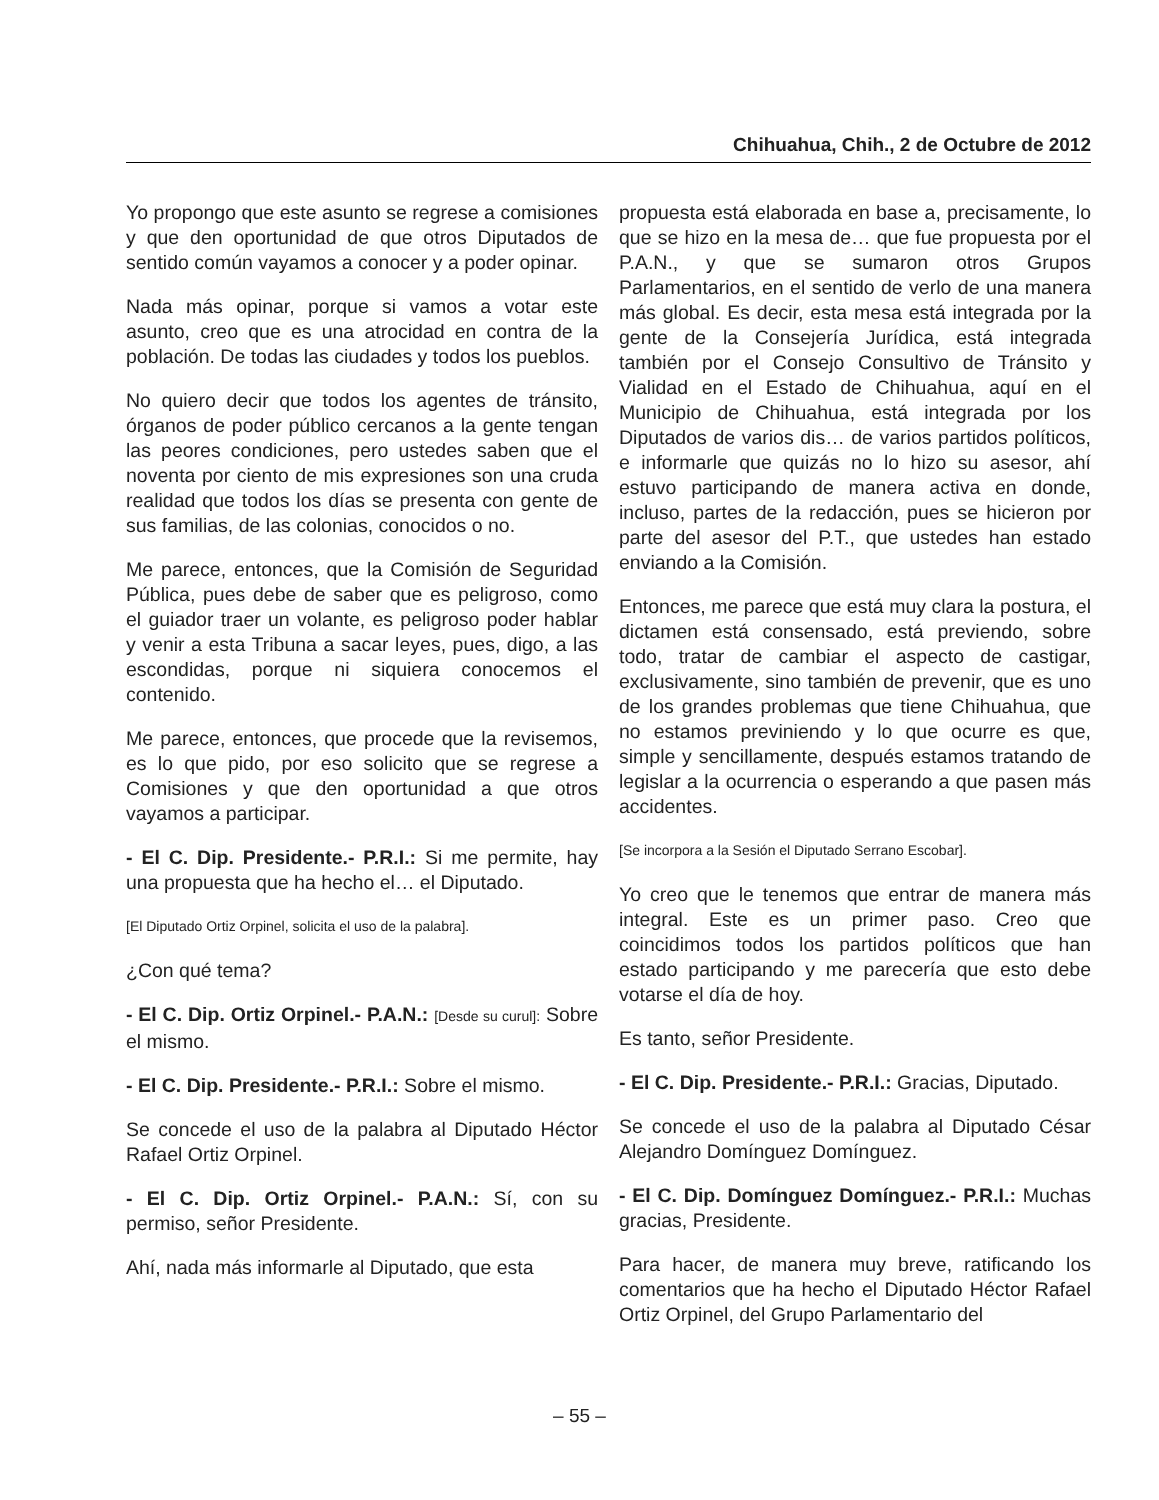Chihuahua, Chih., 2 de Octubre de 2012
Yo propongo que este asunto se regrese a comisiones y que den oportunidad de que otros Diputados de sentido común vayamos a conocer y a poder opinar.
Nada más opinar, porque si vamos a votar este asunto, creo que es una atrocidad en contra de la población. De todas las ciudades y todos los pueblos.
No quiero decir que todos los agentes de tránsito, órganos de poder público cercanos a la gente tengan las peores condiciones, pero ustedes saben que el noventa por ciento de mis expresiones son una cruda realidad que todos los días se presenta con gente de sus familias, de las colonias, conocidos o no.
Me parece, entonces, que la Comisión de Seguridad Pública, pues debe de saber que es peligroso, como el guiador traer un volante, es peligroso poder hablar y venir a esta Tribuna a sacar leyes, pues, digo, a las escondidas, porque ni siquiera conocemos el contenido.
Me parece, entonces, que procede que la revisemos, es lo que pido, por eso solicito que se regrese a Comisiones y que den oportunidad a que otros vayamos a participar.
- El C. Dip. Presidente.- P.R.I.: Si me permite, hay una propuesta que ha hecho el… el Diputado.
[El Diputado Ortiz Orpinel, solicita el uso de la palabra].
¿Con qué tema?
- El C. Dip. Ortiz Orpinel.- P.A.N.: [Desde su curul]: Sobre el mismo.
- El C. Dip. Presidente.- P.R.I.: Sobre el mismo.
Se concede el uso de la palabra al Diputado Héctor Rafael Ortiz Orpinel.
- El C. Dip. Ortiz Orpinel.- P.A.N.: Sí, con su permiso, señor Presidente.
Ahí, nada más informarle al Diputado, que esta
propuesta está elaborada en base a, precisamente, lo que se hizo en la mesa de… que fue propuesta por el P.A.N., y que se sumaron otros Grupos Parlamentarios, en el sentido de verlo de una manera más global. Es decir, esta mesa está integrada por la gente de la Consejería Jurídica, está integrada también por el Consejo Consultivo de Tránsito y Vialidad en el Estado de Chihuahua, aquí en el Municipio de Chihuahua, está integrada por los Diputados de varios dis… de varios partidos políticos, e informarle que quizás no lo hizo su asesor, ahí estuvo participando de manera activa en donde, incluso, partes de la redacción, pues se hicieron por parte del asesor del P.T., que ustedes han estado enviando a la Comisión.
Entonces, me parece que está muy clara la postura, el dictamen está consensado, está previendo, sobre todo, tratar de cambiar el aspecto de castigar, exclusivamente, sino también de prevenir, que es uno de los grandes problemas que tiene Chihuahua, que no estamos previniendo y lo que ocurre es que, simple y sencillamente, después estamos tratando de legislar a la ocurrencia o esperando a que pasen más accidentes.
[Se incorpora a la Sesión el Diputado Serrano Escobar].
Yo creo que le tenemos que entrar de manera más integral. Este es un primer paso. Creo que coincidimos todos los partidos políticos que han estado participando y me parecería que esto debe votarse el día de hoy.
Es tanto, señor Presidente.
- El C. Dip. Presidente.- P.R.I.: Gracias, Diputado.
Se concede el uso de la palabra al Diputado César Alejandro Domínguez Domínguez.
- El C. Dip. Domínguez Domínguez.- P.R.I.: Muchas gracias, Presidente.
Para hacer, de manera muy breve, ratificando los comentarios que ha hecho el Diputado Héctor Rafael Ortiz Orpinel, del Grupo Parlamentario del
– 55 –